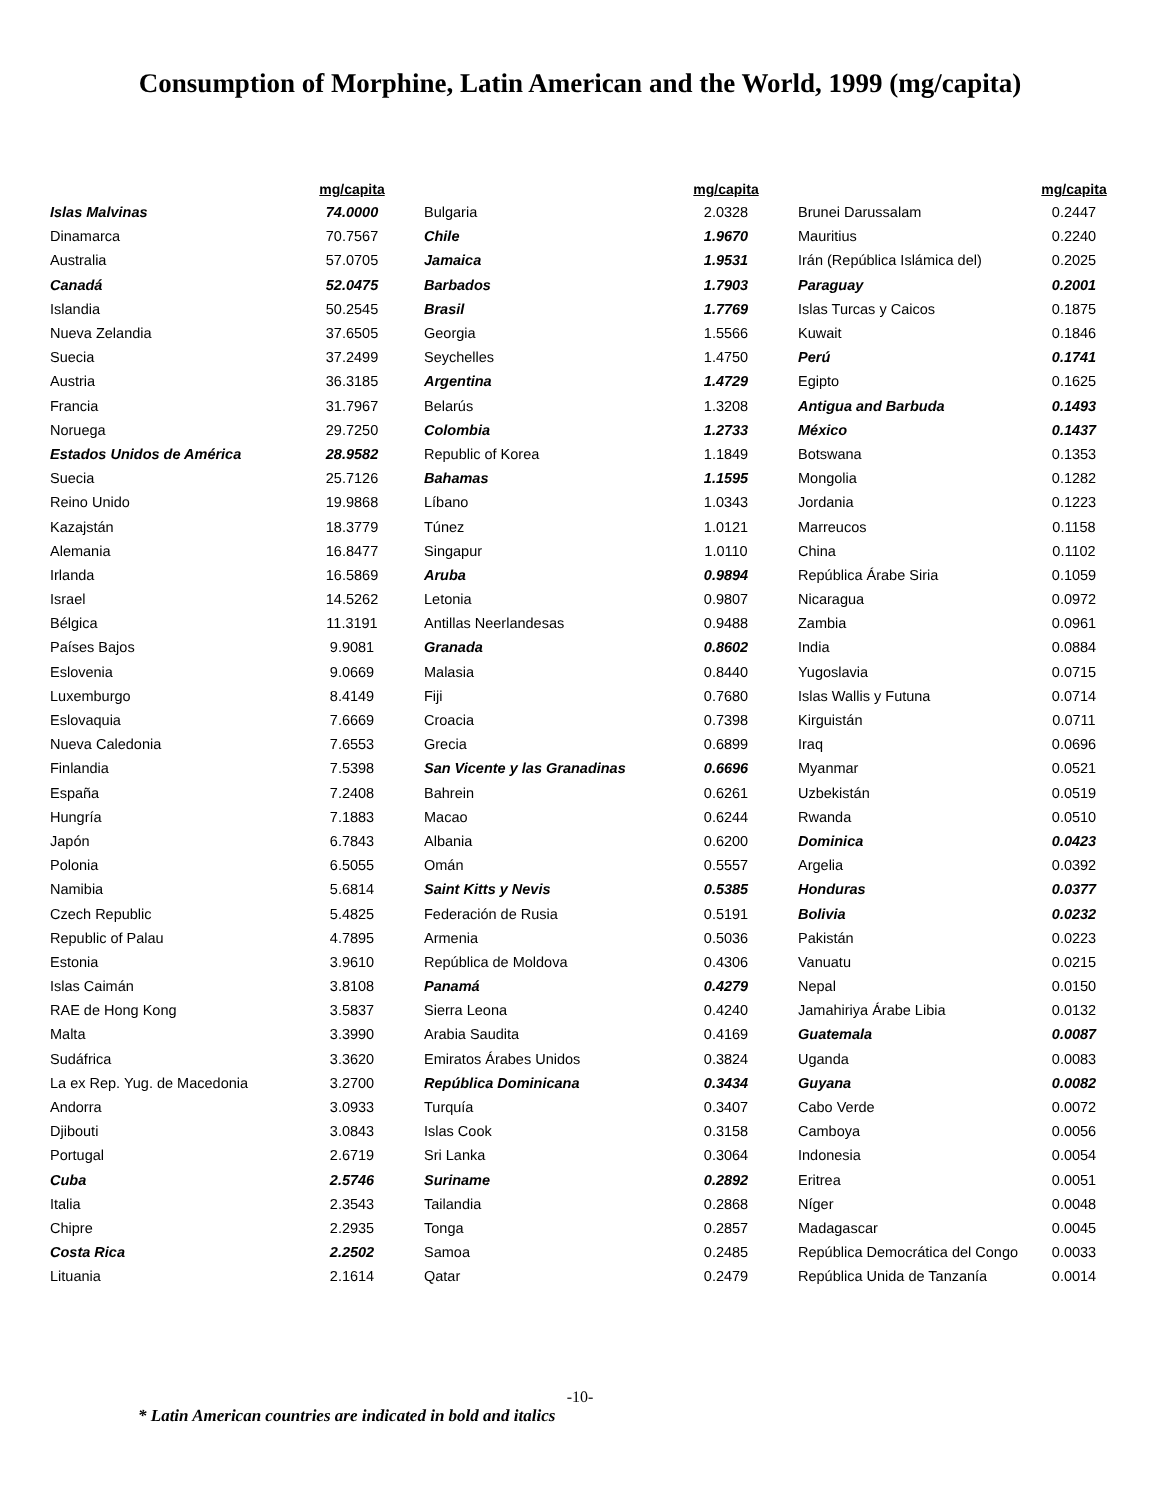Consumption of Morphine, Latin American and the World, 1999 (mg/capita)
| | mg/capita |
| --- | --- |
| Islas Malvinas | 74.0000 |
| Dinamarca | 70.7567 |
| Australia | 57.0705 |
| Canadá | 52.0475 |
| Islandia | 50.2545 |
| Nueva Zelandia | 37.6505 |
| Suecia | 37.2499 |
| Austria | 36.3185 |
| Francia | 31.7967 |
| Noruega | 29.7250 |
| Estados Unidos de América | 28.9582 |
| Suecia | 25.7126 |
| Reino Unido | 19.9868 |
| Kazajstán | 18.3779 |
| Alemania | 16.8477 |
| Irlanda | 16.5869 |
| Israel | 14.5262 |
| Bélgica | 11.3191 |
| Países Bajos | 9.9081 |
| Eslovenia | 9.0669 |
| Luxemburgo | 8.4149 |
| Eslovaquia | 7.6669 |
| Nueva Caledonia | 7.6553 |
| Finlandia | 7.5398 |
| España | 7.2408 |
| Hungría | 7.1883 |
| Japón | 6.7843 |
| Polonia | 6.5055 |
| Namibia | 5.6814 |
| Czech Republic | 5.4825 |
| Republic of Palau | 4.7895 |
| Estonia | 3.9610 |
| Islas Caimán | 3.8108 |
| RAE de Hong Kong | 3.5837 |
| Malta | 3.3990 |
| Sudáfrica | 3.3620 |
| La ex Rep. Yug. de Macedonia | 3.2700 |
| Andorra | 3.0933 |
| Djibouti | 3.0843 |
| Portugal | 2.6719 |
| Cuba | 2.5746 |
| Italia | 2.3543 |
| Chipre | 2.2935 |
| Costa Rica | 2.2502 |
| Lituania | 2.1614 |
| | mg/capita |
| --- | --- |
| Bulgaria | 2.0328 |
| Chile | 1.9670 |
| Jamaica | 1.9531 |
| Barbados | 1.7903 |
| Brasil | 1.7769 |
| Georgia | 1.5566 |
| Seychelles | 1.4750 |
| Argentina | 1.4729 |
| Belarús | 1.3208 |
| Colombia | 1.2733 |
| Republic of Korea | 1.1849 |
| Bahamas | 1.1595 |
| Líbano | 1.0343 |
| Túnez | 1.0121 |
| Singapur | 1.0110 |
| Aruba | 0.9894 |
| Letonia | 0.9807 |
| Antillas Neerlandesas | 0.9488 |
| Granada | 0.8602 |
| Malasia | 0.8440 |
| Fiji | 0.7680 |
| Croacia | 0.7398 |
| Grecia | 0.6899 |
| San Vicente y las Granadinas | 0.6696 |
| Bahrein | 0.6261 |
| Macao | 0.6244 |
| Albania | 0.6200 |
| Omán | 0.5557 |
| Saint Kitts y Nevis | 0.5385 |
| Federación de Rusia | 0.5191 |
| Armenia | 0.5036 |
| República de Moldova | 0.4306 |
| Panamá | 0.4279 |
| Sierra Leona | 0.4240 |
| Arabia Saudita | 0.4169 |
| Emiratos Árabes Unidos | 0.3824 |
| República Dominicana | 0.3434 |
| Turquía | 0.3407 |
| Islas Cook | 0.3158 |
| Sri Lanka | 0.3064 |
| Suriname | 0.2892 |
| Tailandia | 0.2868 |
| Tonga | 0.2857 |
| Samoa | 0.2485 |
| Qatar | 0.2479 |
| | mg/capita |
| --- | --- |
| Brunei Darussalam | 0.2447 |
| Mauritius | 0.2240 |
| Irán (República Islámica del) | 0.2025 |
| Paraguay | 0.2001 |
| Islas Turcas y Caicos | 0.1875 |
| Kuwait | 0.1846 |
| Perú | 0.1741 |
| Egipto | 0.1625 |
| Antigua and Barbuda | 0.1493 |
| México | 0.1437 |
| Botswana | 0.1353 |
| Mongolia | 0.1282 |
| Jordania | 0.1223 |
| Marreucos | 0.1158 |
| China | 0.1102 |
| República Árabe Siria | 0.1059 |
| Nicaragua | 0.0972 |
| Zambia | 0.0961 |
| India | 0.0884 |
| Yugoslavia | 0.0715 |
| Islas Wallis y Futuna | 0.0714 |
| Kirguistán | 0.0711 |
| Iraq | 0.0696 |
| Myanmar | 0.0521 |
| Uzbekistán | 0.0519 |
| Rwanda | 0.0510 |
| Dominica | 0.0423 |
| Argelia | 0.0392 |
| Honduras | 0.0377 |
| Bolivia | 0.0232 |
| Pakistán | 0.0223 |
| Vanuatu | 0.0215 |
| Nepal | 0.0150 |
| Jamahiriya Árabe Libia | 0.0132 |
| Guatemala | 0.0087 |
| Uganda | 0.0083 |
| Guyana | 0.0082 |
| Cabo Verde | 0.0072 |
| Camboya | 0.0056 |
| Indonesia | 0.0054 |
| Eritrea | 0.0051 |
| Níger | 0.0048 |
| Madagascar | 0.0045 |
| República Democrática del Congo | 0.0033 |
| República Unida de Tanzanía | 0.0014 |
-10-
* Latin American countries are indicated in bold and italics